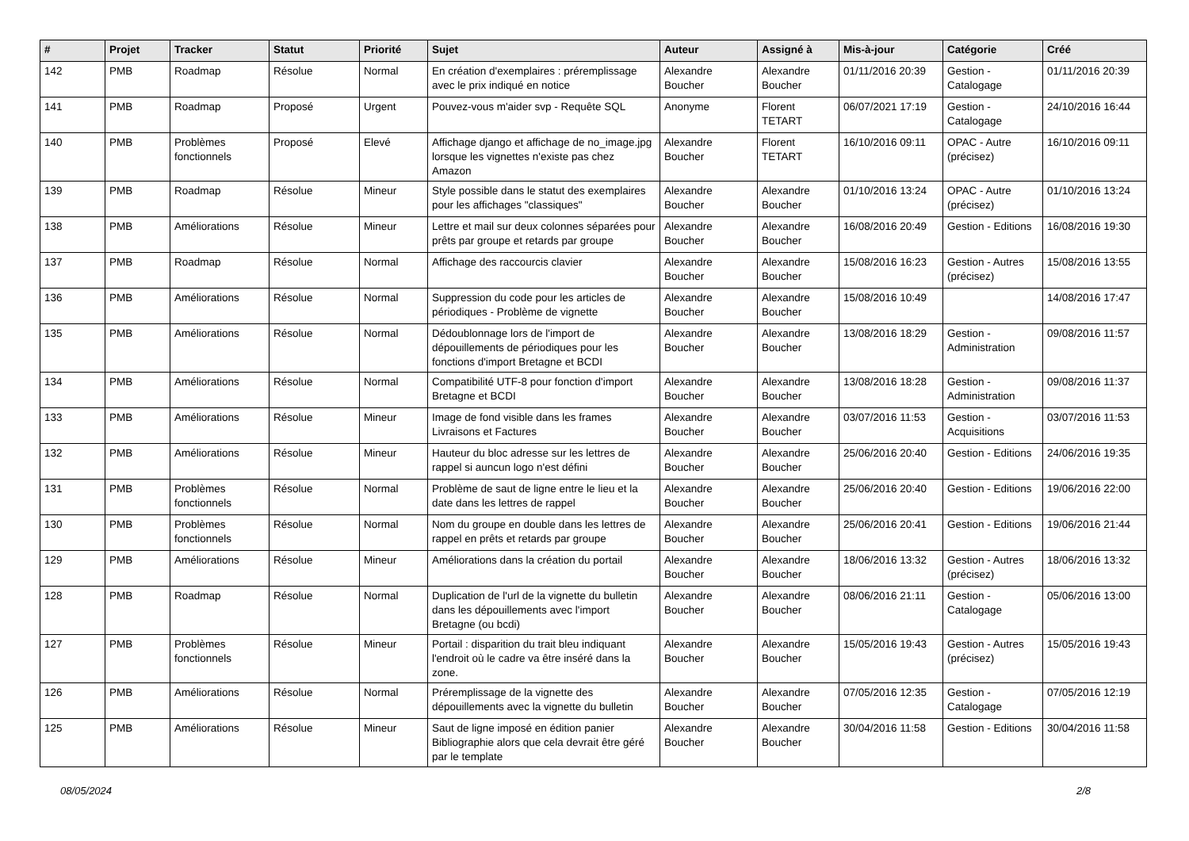| # | Projet | Tracker | Statut | Priorité | Sujet | Auteur | Assigné à | Mis-à-jour | Catégorie | Créé |
| --- | --- | --- | --- | --- | --- | --- | --- | --- | --- | --- |
| 142 | PMB | Roadmap | Résolue | Normal | En création d'exemplaires : préremplissage avec le prix indiqué en notice | Alexandre Boucher | Alexandre Boucher | 01/11/2016 20:39 | Gestion - Catalogage | 01/11/2016 20:39 |
| 141 | PMB | Roadmap | Proposé | Urgent | Pouvez-vous m'aider svp - Requête SQL | Anonyme | Florent TETART | 06/07/2021 17:19 | Gestion - Catalogage | 24/10/2016 16:44 |
| 140 | PMB | Problèmes fonctionnels | Proposé | Elevé | Affichage django et affichage de no_image.jpg lorsque les vignettes n'existe pas chez Amazon | Alexandre Boucher | Florent TETART | 16/10/2016 09:11 | OPAC - Autre (précisez) | 16/10/2016 09:11 |
| 139 | PMB | Roadmap | Résolue | Mineur | Style possible dans le statut des exemplaires pour les affichages "classiques" | Alexandre Boucher | Alexandre Boucher | 01/10/2016 13:24 | OPAC - Autre (précisez) | 01/10/2016 13:24 |
| 138 | PMB | Améliorations | Résolue | Mineur | Lettre et mail sur deux colonnes séparées pour prêts par groupe et retards par groupe | Alexandre Boucher | Alexandre Boucher | 16/08/2016 20:49 | Gestion - Editions | 16/08/2016 19:30 |
| 137 | PMB | Roadmap | Résolue | Normal | Affichage des raccourcis clavier | Alexandre Boucher | Alexandre Boucher | 15/08/2016 16:23 | Gestion - Autres (précisez) | 15/08/2016 13:55 |
| 136 | PMB | Améliorations | Résolue | Normal | Suppression du code pour les articles de périodiques - Problème de vignette | Alexandre Boucher | Alexandre Boucher | 15/08/2016 10:49 | | 14/08/2016 17:47 |
| 135 | PMB | Améliorations | Résolue | Normal | Dédoublonnage lors de l'import de dépouillements de périodiques pour les fonctions d'import Bretagne et BCDI | Alexandre Boucher | Alexandre Boucher | 13/08/2016 18:29 | Gestion - Administration | 09/08/2016 11:57 |
| 134 | PMB | Améliorations | Résolue | Normal | Compatibilité UTF-8 pour fonction d'import Bretagne et BCDI | Alexandre Boucher | Alexandre Boucher | 13/08/2016 18:28 | Gestion - Administration | 09/08/2016 11:37 |
| 133 | PMB | Améliorations | Résolue | Mineur | Image de fond visible dans les frames Livraisons et Factures | Alexandre Boucher | Alexandre Boucher | 03/07/2016 11:53 | Gestion - Acquisitions | 03/07/2016 11:53 |
| 132 | PMB | Améliorations | Résolue | Mineur | Hauteur du bloc adresse sur les lettres de rappel si auncun logo n'est défini | Alexandre Boucher | Alexandre Boucher | 25/06/2016 20:40 | Gestion - Editions | 24/06/2016 19:35 |
| 131 | PMB | Problèmes fonctionnels | Résolue | Normal | Problème de saut de ligne entre le lieu et la date dans les lettres de rappel | Alexandre Boucher | Alexandre Boucher | 25/06/2016 20:40 | Gestion - Editions | 19/06/2016 22:00 |
| 130 | PMB | Problèmes fonctionnels | Résolue | Normal | Nom du groupe en double dans les lettres de rappel en prêts et retards par groupe | Alexandre Boucher | Alexandre Boucher | 25/06/2016 20:41 | Gestion - Editions | 19/06/2016 21:44 |
| 129 | PMB | Améliorations | Résolue | Mineur | Améliorations dans la création du portail | Alexandre Boucher | Alexandre Boucher | 18/06/2016 13:32 | Gestion - Autres (précisez) | 18/06/2016 13:32 |
| 128 | PMB | Roadmap | Résolue | Normal | Duplication de l'url de la vignette du bulletin dans les dépouillements avec l'import Bretagne (ou bcdi) | Alexandre Boucher | Alexandre Boucher | 08/06/2016 21:11 | Gestion - Catalogage | 05/06/2016 13:00 |
| 127 | PMB | Problèmes fonctionnels | Résolue | Mineur | Portail : disparition du trait bleu indiquant l'endroit où le cadre va être inséré dans la zone. | Alexandre Boucher | Alexandre Boucher | 15/05/2016 19:43 | Gestion - Autres (précisez) | 15/05/2016 19:43 |
| 126 | PMB | Améliorations | Résolue | Normal | Préremplissage de la vignette des dépouillements avec la vignette du bulletin | Alexandre Boucher | Alexandre Boucher | 07/05/2016 12:35 | Gestion - Catalogage | 07/05/2016 12:19 |
| 125 | PMB | Améliorations | Résolue | Mineur | Saut de ligne imposé en édition panier Bibliographie alors que cela devrait être géré par le template | Alexandre Boucher | Alexandre Boucher | 30/04/2016 11:58 | Gestion - Editions | 30/04/2016 11:58 |
08/05/2024 2/8